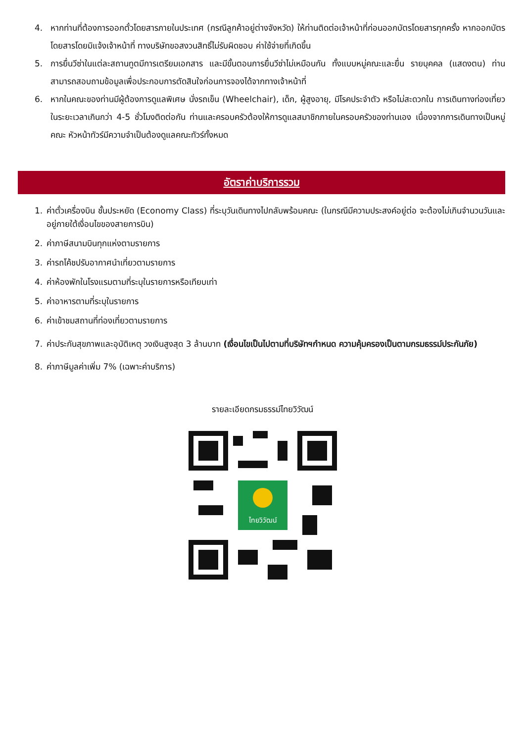4. หากท่านที่ต้องการออกตั๋วโดยสารภายในประเทศ (กรณีลูกค้าอยู่ต่างจังหวัด) ให้ท่านติดต่อเจ้าหน้าที่ก่อนออกบัตรโดยสารทุกครั้ง หากออกบัตรโดยสารโดยมิแจ้งเจ้าหน้าที่ ทางบริษัทขอสงวนสิทธิ์ไม่รับผิดชอบ ค่าใช้จ่ายที่เกิดขึ้น
5. การยื่นวีซ่าในแต่ละสถานทูตมีการเตรียมเอกสาร และมีขั้นตอนการยื่นวีซ่าไม่เหมือนกัน ทั้งแบบหมู่คณะและยื่น รายบุคคล (แสดงตน) ท่านสามารถสอบถามข้อมูลเพื่อประกอบการตัดสินใจก่อนการจองได้จากทางเจ้าหน้าที่
6. หากในคณะของท่านมีผู้ต้องการดูแลพิเศษ นั่งรถเข็น (Wheelchair), เด็ก, ผู้สูงอายุ, มีโรคประจำตัว หรือไม่สะดวกใน การเดินทางท่องเที่ยวในระยะเวลาเกินกว่า 4-5 ชั่วโมงติดต่อกัน ท่านและครอบครัวต้องให้การดูแลสมาชิกภายในครอบครัวของท่านเอง เนื่องจากการเดินทางเป็นหมู่คณะ หัวหน้าทัวร์มีความจำเป็นต้องดูแลคณะทัวร์ทั้งหมด
อัตราค่าบริการรวม
1. ค่าตั๋วเครื่องบิน ชั้นประหยัด (Economy Class) ที่ระบุวันเดินทางไปกลับพร้อมคณะ (ในกรณีมีความประสงค์อยู่ต่อ จะต้องไม่เกินจำนวนวันและอยู่ภายใต้เงื่อนไขของสายการบิน)
2. ค่าภาษีสนามบินทุกแห่งตามรายการ
3. ค่ารถโค้ชปรับอากาศนำเที่ยวตามรายการ
4. ค่าห้องพักในโรงแรมตามที่ระบุในรายการหรือเทียบเท่า
5. ค่าอาหารตามที่ระบุในรายการ
6. ค่าเข้าชมสถานที่ท่องเที่ยวตามรายการ
7. ค่าประกันสุขภาพและอุบัติเหตุ วงเงินสูงสุด 3 ล้านบาท (เงื่อนไขเป็นไปตามที่บริษัทฯกำหนด ความคุ้มครองเป็นตามกรมธรรม์ประกันภัย)
8. ค่าภาษีมูลค่าเพิ่ม 7% (เฉพาะค่าบริการ)
รายละเอียดกรมธรรม์ไทยวิวัฒน์
ไทยวิวัฒน์